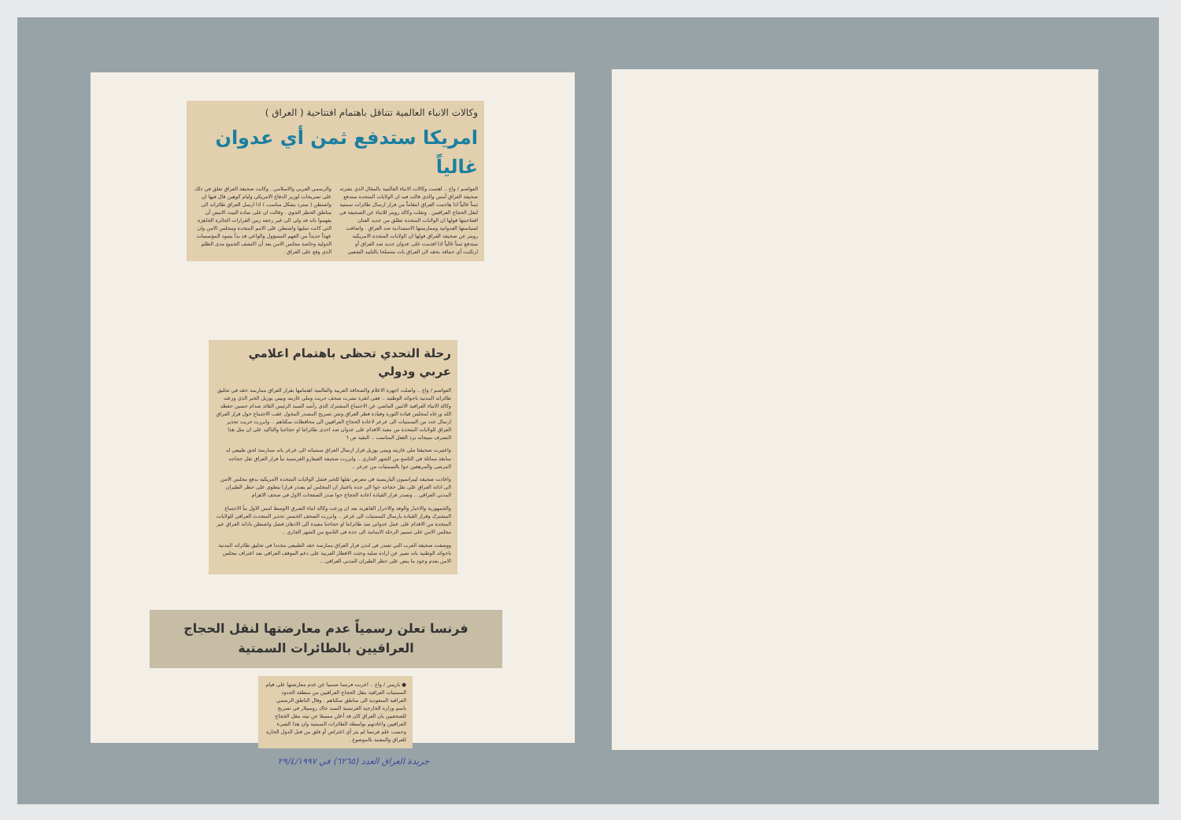وكالات الانباء العالمية تتناقل باهتمام افتتاحية ( العراق )
امريكا ستدفع ثمن أي عدوان غالياً
العواصم / واع .. اهتمت وكالات الانباء العالمية بالمقال الذي نشرته صحيفة العراق أمس والذي قالت فيه ان الولايات المتحدة ستدفع ثمناً غالياً اذا هاجمت العراق انتقاماً من قرار ارسال طائرات سمتية لنقل الحجاج العراقيين . ونقلت وكالة رويتر للانباء عن الصحيفة في افتتاحيتها قولها ان الولايات المتحدة تطلق من جديد العنان لسياستها العدوانية وممارستها الاستبدادية ضد العراق . واضافت رويتر عن صحيفة العراق قولها ان الولايات المتحدة الامريكية ستدفع ثمناً غالياً اذا اقدمت على عدوان جديد ضد العراق أو ارتكبت أي حماقة بحقه لان العراق بات متسلحا بالتاييد الشعبي والرسمي العربي والاسلامي . وكانت صحيفة العراق تعلق في ذلك على تصريحات لوزير الدفاع الامريكي وليام كوهين قال فيها ان واشنطن ( سترد بشكل مناسب ) اذا ارسل العراق طائراته الى مناطق الحظر الجوي . وقالت ان على سادة البيت الابيض أن يفهموا بانه قد ولى الى غير رجعة زمن القرارات الجائرة الجاهزة التي كانت تمليها واشنطن على الامم المتحدة ومجلس الامن وان عهداً جديداً من الفهم المسؤول والواعي قد بدأ يسود المؤسسات الدولية وخاصة مجلس الامن بعد أن اكتشف الجميع مدى الظلم الذي وقع على العراق .
رحلة التحدي تحظى باهتمام اعلامي عربي ودولي
العواصم / واع .. واصلت اجهزة الاعلام والصحافة العربية والعالمية اهتمامها بقرار العراق ممارسة حقه في تحليق طائراته المدنية باجوائه الوطنية .. ففي انقرة نشرت صحف حريت وملي غازيته وييني يوزيل الخبر الذي وزعته وكالة الانباء العراقية الاثنين الماضي عن الاجتماع المشترك الذي رأسه السيد الرئيس القائد صدام حسين حفظه الله ورعاه لمجلس قيادة الثورة وقيادة قطر العراق ونص تصريح المصدر المخول عقب الاجتماع حول قرار العراق ارسال عدد من السمتيات الى عرعر لاعادة الحجاج العراقيين الى محافظات سكناهم .. وابرزت حريت تحذير العراق للولايات المتحدة من مغبة الاقدام على عدوان ضد احدى طائراتنا او حجاجنا والتاكيد على ان مثل هذا التصرف سيجابه برد الفعل المناسب .. البقية ص ٦
واعتبرت صحيفتا ملي غازيته وييني يوزيل قرار ارسال العراق سمتياته الى عرعر بانه ممارسة لحق طبيعي له سابقة مماثلة في التاسع من الشهر الجاري .. وابرزت صحيفة الفيغارو الفرنسية نبأ قرار العراق نقل حجاجه المرضى والمرهقين جوا بالسمتيات من عرعر ..
واعادت صحيفة ليبراسيون الباريسية في معرض نقلها للخبر فشل الولايات المتحدة الامريكية بدفع مجلس الامن الى ادانة العراق على نقل حجاجه جوا الى جدة باعتبار ان المجلس لم يصدر قرارا ينطوي على حظر الطيران المدني العراقي .. وتصدر قرار القيادة اعادة الحجاج جوا صدر الصفحات الاول في صحف الاهرام
والجمهورية والاخبار والوفد والاحرار القاهرية بعد ان وزعت وكالة انباء الشرق الاوسط امس الاول نبأ الاجتماع المشترك وقرار القيادة بارسال السمتيات الى عرعر .. وابرزت الصحف الخمس تحذير المتحدث العراقي للولايات المتحدة من الاقدام على عمل عدواني ضد طائراتنا او حجاجنا معيدة الى الاذهان فشل واشنطن بادانة العراق عبر مجلس الامن على تسيير الرحلة الايمانية الى جدة في التاسع من الشهر الجاري ..
ووصفت صحيفة العرب التي تصدر في لندن قرار العراق ممارسة حقه الطبيعي مجددا في تحليق طائراته المدنية باجوائه الوطنية بانه تعبير عن ارادة صلبة وحثت الاقطار العربية على دعم الموقف العراقي بعد اعتراف مجلس الامن بعدم وجود ما ينص على حظر الطيران المدني العراقي ..
فرنسا تعلن رسمياً عدم معارضتها لنقل الحجاج العراقيين بالطائرات السمتية
● باريس / واع .. اعربت فرنسا ضمنيا عن عدم معارضتها على قيام السمتيات العراقية بنقل الحجاج العراقيين من منطقة الحدود العراقية السعودية الى مناطق سكناهم . وقال الناطق الرسمي باسم وزارة الخارجية الفرنسية السيد جاك رومبيلار في تصريح للصحفيين بان العراق كان قد أعلن مسبقا عن نيته بنقل الحجاج العراقيين واعادتهم بواسطة الطائرات السمتية وان هذا الشيء وحسب علم فرنسا لم يثر أي اعتراض أو قلق من قبل الدول الجارة للعراق والمعنية بالموضوع .
جريدة العراق العدد (٦٢٦٥) في ٢٩/٤/١٩٩٧